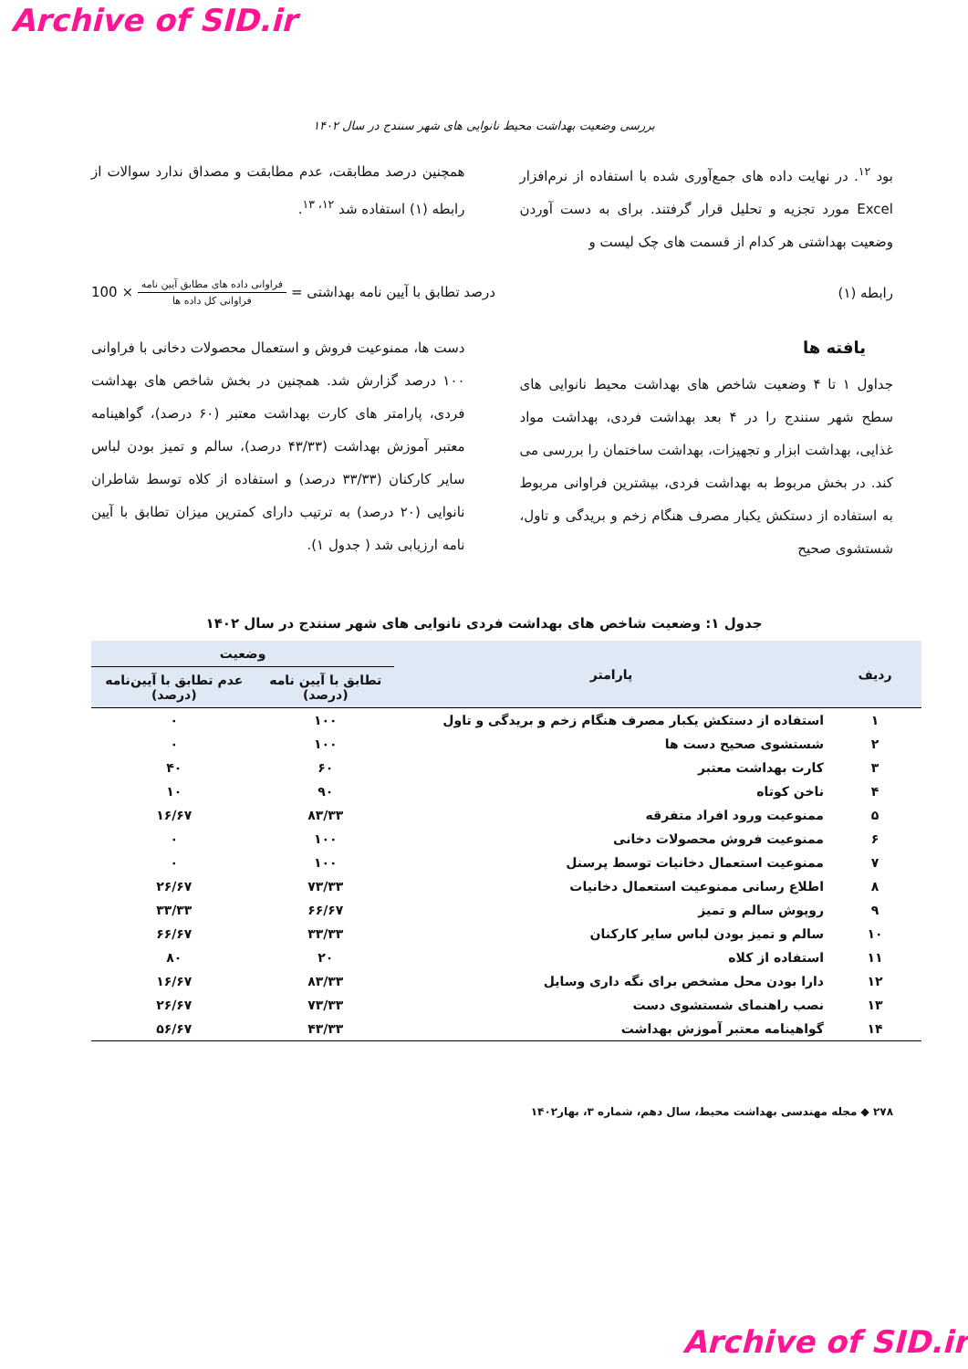Archive of SID.ir
بررسی وضعیت بهداشت محیط نانوایی های شهر سنندج در سال ۱۴۰۲
بود <sup>۱۲</sup>. در نهایت داده های جمع‌آوری شده با استفاده از نرم‌افزار Excel مورد تجزیه و تحلیل قرار گرفتند. برای به دست آوردن وضعیت بهداشتی هر کدام از قسمت های چک لیست و
همچنین درصد مطابقت، عدم مطابقت و مصداق ندارد سوالات از رابطه (۱) استفاده شد <sup>۱۲، ۱۳</sup>.
رابطه (۱) درصد تطابق با آیین نامه بهداشتی = فراوانی داده های مطابق آیین نامه فراوانی کل داده ها × 100
یافته ها
جداول ۱ تا ۴ وضعیت شاخص های بهداشت محیط نانوایی های سطح شهر سنندج را در ۴ بعد بهداشت فردی، بهداشت مواد غذایی، بهداشت ابزار و تجهیزات، بهداشت ساختمان را بررسی می کند. در بخش مربوط به بهداشت فردی، بیشترین فراوانی مربوط به استفاده از دستکش یکبار مصرف هنگام زخم و بریدگی و تاول، شستشوی صحیح
دست ها، ممنوعیت فروش و استعمال محصولات دخانی با فراوانی ۱۰۰ درصد گزارش شد. همچنین در بخش شاخص های بهداشت فردی، پارامتر های کارت بهداشت معتبر (۶۰ درصد)، گواهینامه معتبر آموزش بهداشت (۴۳/۳۳ درصد)، سالم و تمیز بودن لباس سایر کارکنان (۳۳/۳۳ درصد) و استفاده از کلاه توسط شاطران نانوایی (۲۰ درصد) به ترتیب دارای کمترین میزان تطابق با آیین نامه ارزیابی شد ( جدول ۱).
جدول ۱: وضعیت شاخص های بهداشت فردی نانوایی های شهر سنندج در سال ۱۴۰۲
| ردیف | پارامتر | وضعیت | |
| --- | --- | --- | --- |
| | | تطابق با آیین نامه (درصد) | عدم تطابق با آیین‌نامه (درصد) |
| ۱ | استفاده از دستکش یکبار مصرف هنگام زخم و بریدگی و تاول | ۱۰۰ | ۰ |
| ۲ | شستشوی صحیح دست ها | ۱۰۰ | ۰ |
| ۳ | کارت بهداشت معتبر | ۶۰ | ۴۰ |
| ۴ | ناخن کوتاه | ۹۰ | ۱۰ |
| ۵ | ممنوعیت ورود افراد متفرقه | ۸۳/۳۳ | ۱۶/۶۷ |
| ۶ | ممنوعیت فروش محصولات دخانی | ۱۰۰ | ۰ |
| ۷ | ممنوعیت استعمال دخانیات توسط پرسنل | ۱۰۰ | ۰ |
| ۸ | اطلاع رسانی ممنوعیت استعمال دخانیات | ۷۳/۳۳ | ۲۶/۶۷ |
| ۹ | روپوش سالم و تمیز | ۶۶/۶۷ | ۳۳/۳۳ |
| ۱۰ | سالم و تمیز بودن لباس سایر کارکنان | ۳۳/۳۳ | ۶۶/۶۷ |
| ۱۱ | استفاده از کلاه | ۲۰ | ۸۰ |
| ۱۲ | دارا بودن محل مشخص برای نگه داری وسایل | ۸۳/۳۳ | ۱۶/۶۷ |
| ۱۳ | نصب راهنمای شستشوی دست | ۷۳/۳۳ | ۲۶/۶۷ |
| ۱۴ | گواهینامه معتبر آموزش بهداشت | ۴۳/۳۳ | ۵۶/۶۷ |
۲۷۸ ◆ مجله مهندسی بهداشت محیط، سال دهم، شماره ۳، بهار۱۴۰۲
Archive of SID.ir